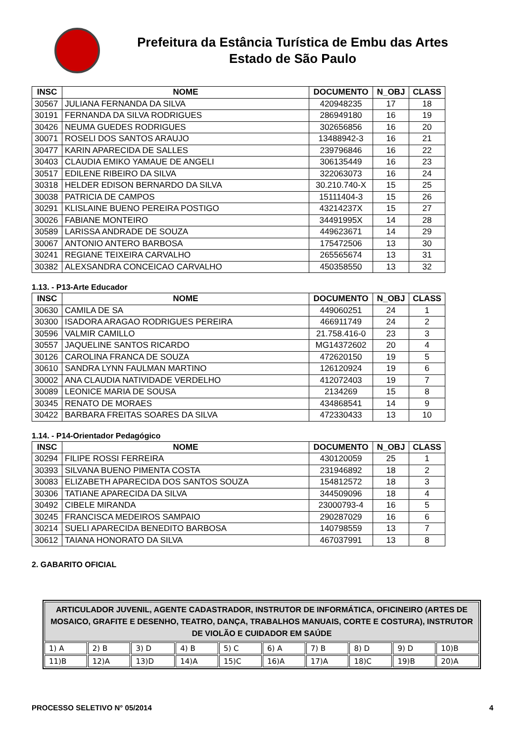Prefeitura da Estância Turística de Embu das Artes
Estado de São Paulo
| INSC | NOME | DOCUMENTO | N_OBJ | CLASS |
| --- | --- | --- | --- | --- |
| 30567 | JULIANA FERNANDA DA SILVA | 420948235 | 17 | 18 |
| 30191 | FERNANDA DA SILVA RODRIGUES | 286949180 | 16 | 19 |
| 30426 | NEUMA GUEDES RODRIGUES | 302656856 | 16 | 20 |
| 30071 | ROSELI DOS SANTOS ARAUJO | 13488942-3 | 16 | 21 |
| 30477 | KARIN APARECIDA DE SALLES | 239796846 | 16 | 22 |
| 30403 | CLAUDIA EMIKO YAMAUE DE ANGELI | 306135449 | 16 | 23 |
| 30517 | EDILENE RIBEIRO DA SILVA | 322063073 | 16 | 24 |
| 30318 | HELDER EDISON BERNARDO DA SILVA | 30.210.740-X | 15 | 25 |
| 30038 | PATRICIA DE CAMPOS | 15111404-3 | 15 | 26 |
| 30291 | KLISLAINE BUENO PEREIRA POSTIGO | 43214237X | 15 | 27 |
| 30026 | FABIANE MONTEIRO | 34491995X | 14 | 28 |
| 30589 | LARISSA ANDRADE DE SOUZA | 449623671 | 14 | 29 |
| 30067 | ANTONIO ANTERO BARBOSA | 175472506 | 13 | 30 |
| 30241 | REGIANE TEIXEIRA CARVALHO | 265565674 | 13 | 31 |
| 30382 | ALEXSANDRA CONCEICAO CARVALHO | 450358550 | 13 | 32 |
1.13. - P13-Arte Educador
| INSC | NOME | DOCUMENTO | N_OBJ | CLASS |
| --- | --- | --- | --- | --- |
| 30630 | CAMILA DE SA | 449060251 | 24 | 1 |
| 30300 | ISADORA ARAGAO RODRIGUES PEREIRA | 466911749 | 24 | 2 |
| 30596 | VALMIR CAMILLO | 21.758.416-0 | 23 | 3 |
| 30557 | JAQUELINE SANTOS RICARDO | MG14372602 | 20 | 4 |
| 30126 | CAROLINA FRANCA DE SOUZA | 472620150 | 19 | 5 |
| 30610 | SANDRA LYNN FAULMAN MARTINO | 126120924 | 19 | 6 |
| 30002 | ANA CLAUDIA NATIVIDADE VERDELHO | 412072403 | 19 | 7 |
| 30089 | LEONICE MARIA DE SOUSA | 2134269 | 15 | 8 |
| 30345 | RENATO DE MORAES | 434868541 | 14 | 9 |
| 30422 | BARBARA FREITAS SOARES DA SILVA | 472330433 | 13 | 10 |
1.14. - P14-Orientador Pedagógico
| INSC | NOME | DOCUMENTO | N_OBJ | CLASS |
| --- | --- | --- | --- | --- |
| 30294 | FILIPE ROSSI FERREIRA | 430120059 | 25 | 1 |
| 30393 | SILVANA BUENO PIMENTA COSTA | 231946892 | 18 | 2 |
| 30083 | ELIZABETH APARECIDA DOS SANTOS SOUZA | 154812572 | 18 | 3 |
| 30306 | TATIANE APARECIDA DA SILVA | 344509096 | 18 | 4 |
| 30492 | CIBELE MIRANDA | 23000793-4 | 16 | 5 |
| 30245 | FRANCISCA MEDEIROS SAMPAIO | 290287029 | 16 | 6 |
| 30214 | SUELI APARECIDA BENEDITO BARBOSA | 140798559 | 13 | 7 |
| 30612 | TAIANA HONORATO DA SILVA | 467037991 | 13 | 8 |
2. GABARITO OFICIAL
| ARTICULADOR JUVENIL, AGENTE CADASTRADOR, INSTRUTOR DE INFORMÁTICA, OFICINEIRO (ARTES DE MOSAICO, GRAFITE E DESENHO, TEATRO, DANÇA, TRABALHOS MANUAIS, CORTE E COSTURA), INSTRUTOR DE VIOLÃO E CUIDADOR EM SAÚDE | | | | | | | | | |
| --- | --- | --- | --- | --- | --- | --- | --- | --- | --- |
| 1) A | 2) B | 3) D | 4) B | 5) C | 6) A | 7) B | 8) D | 9) D | 10)B |
| 11)B | 12)A | 13)D | 14)A | 15)C | 16)A | 17)A | 18)C | 19)B | 20)A |
PROCESSO SELETIVO N° 05/2014 4